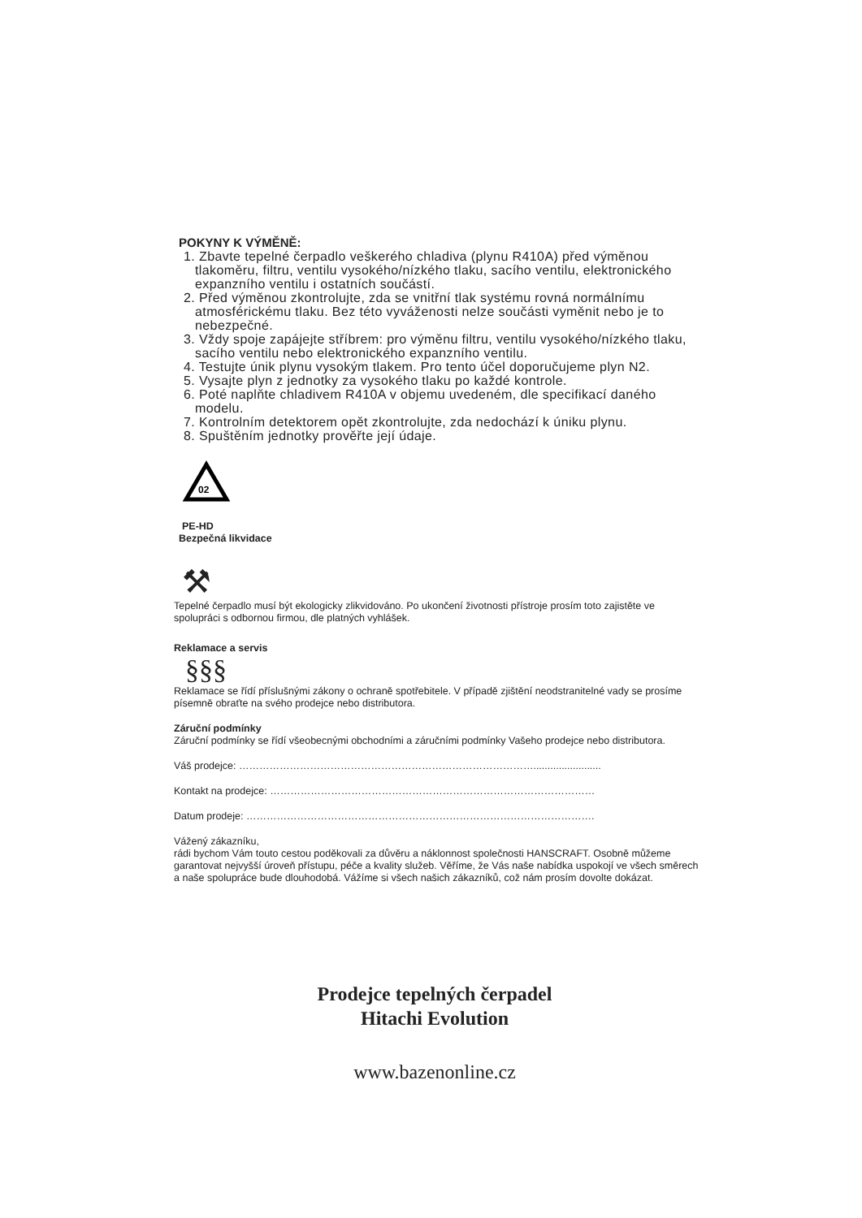POKYNY K VÝMĚNĚ:
1. Zbavte tepelné čerpadlo veškerého chladiva (plynu R410A) před výměnou tlakoměru, filtru, ventilu vysokého/nízkého tlaku, sacího ventilu, elektronického expanzního ventilu i ostatních součástí.
2. Před výměnou zkontrolujte, zda se vnitřní tlak systému rovná normálnímu atmosférickému tlaku. Bez této vyváženosti nelze součásti vyměnit nebo je to nebezpečné.
3. Vždy spoje zapájejte stříbrem: pro výměnu filtru, ventilu vysokého/nízkého tlaku, sacího ventilu nebo elektronického expanzního ventilu.
4. Testujte únik plynu vysokým tlakem. Pro tento účel doporučujeme plyn N2.
5. Vysajte plyn z jednotky za vysokého tlaku po každé kontrole.
6. Poté naplňte chladivem R410A v objemu uvedeném, dle specifikací daného modelu.
7. Kontrolním detektorem opět zkontrolujte, zda nedochází k úniku plynu.
8. Spuštěním jednotky prověřte její údaje.
02
PE-HD
Bezpečná likvidace
⚒
Tepelné čerpadlo musí být ekologicky zlikvidováno. Po ukončení životnosti přístroje prosím toto zajistěte ve spolupráci s odbornou firmou, dle platných vyhlášek.
Reklamace a servis
§§§
Reklamace se řídí příslušnými zákony o ochraně spotřebitele. V případě zjištění neodstranitelné vady se prosíme písemně obraťte na svého prodejce nebo distributora.
Záruční podmínky
Záruční podmínky se řídí všeobecnými obchodními a záručními podmínky Vašeho prodejce nebo distributora.
Váš prodejce: ……………………………………………………………………………........................
Kontakt na prodejce: ……………………………………………………………………………………
Datum prodeje: ………………………………………………………………………………………….
Vážený zákazníku,
rádi bychom Vám touto cestou poděkovali za důvěru a náklonnost společnosti HANSCRAFT. Osobně můžeme garantovat nejvyšší úroveň přístupu, péče a kvality služeb. Věříme, že Vás naše nabídka uspokojí ve všech směrech a naše spolupráce bude dlouhodobá. Vážíme si všech našich zákazníků, což nám prosím dovolte dokázat.
Prodejce tepelných čerpadel
Hitachi Evolution
www.bazenonline.cz